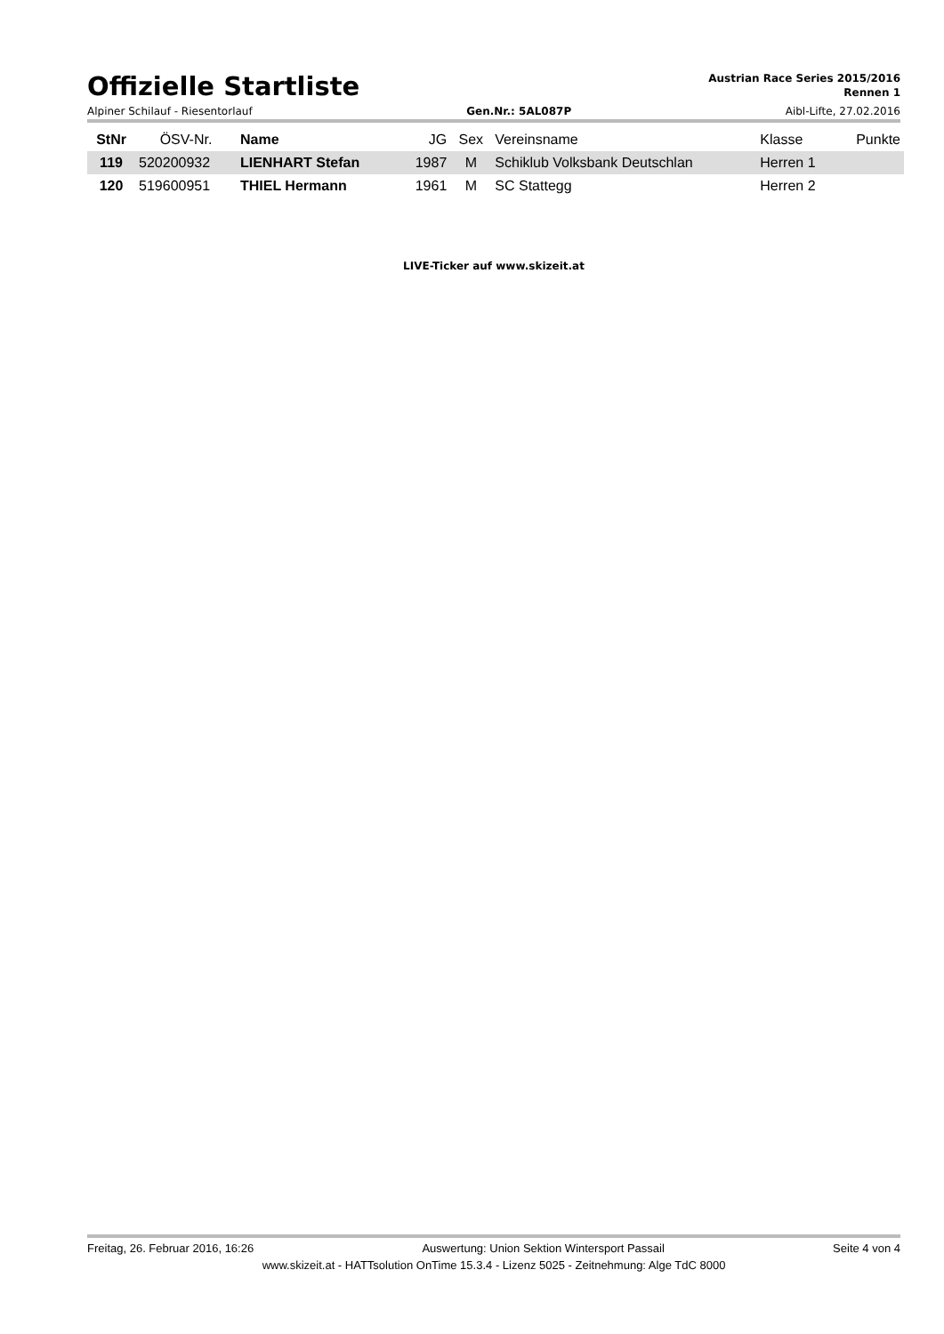Offizielle Startliste
Austrian Race Series 2015/2016
Rennen 1
Alpiner Schilauf - Riesentorlauf Gen.Nr.: 5AL087P Aibl-Lifte, 27.02.2016
| StNr | ÖSV-Nr. | Name | JG | Sex | Vereinsname | Klasse | Punkte |
| --- | --- | --- | --- | --- | --- | --- | --- |
| 119 | 520200932 | LIENHART Stefan | 1987 | M | Schiklub Volksbank Deutschlan | Herren 1 | |
| 120 | 519600951 | THIEL Hermann | 1961 | M | SC Stattegg | Herren 2 | |
LIVE-Ticker auf www.skizeit.at
Freitag, 26. Februar 2016, 16:26 Auswertung: Union Sektion Wintersport Passail Seite 4 von 4
www.skizeit.at - HATTsolution OnTime 15.3.4 - Lizenz 5025 - Zeitnehmung: Alge TdC 8000